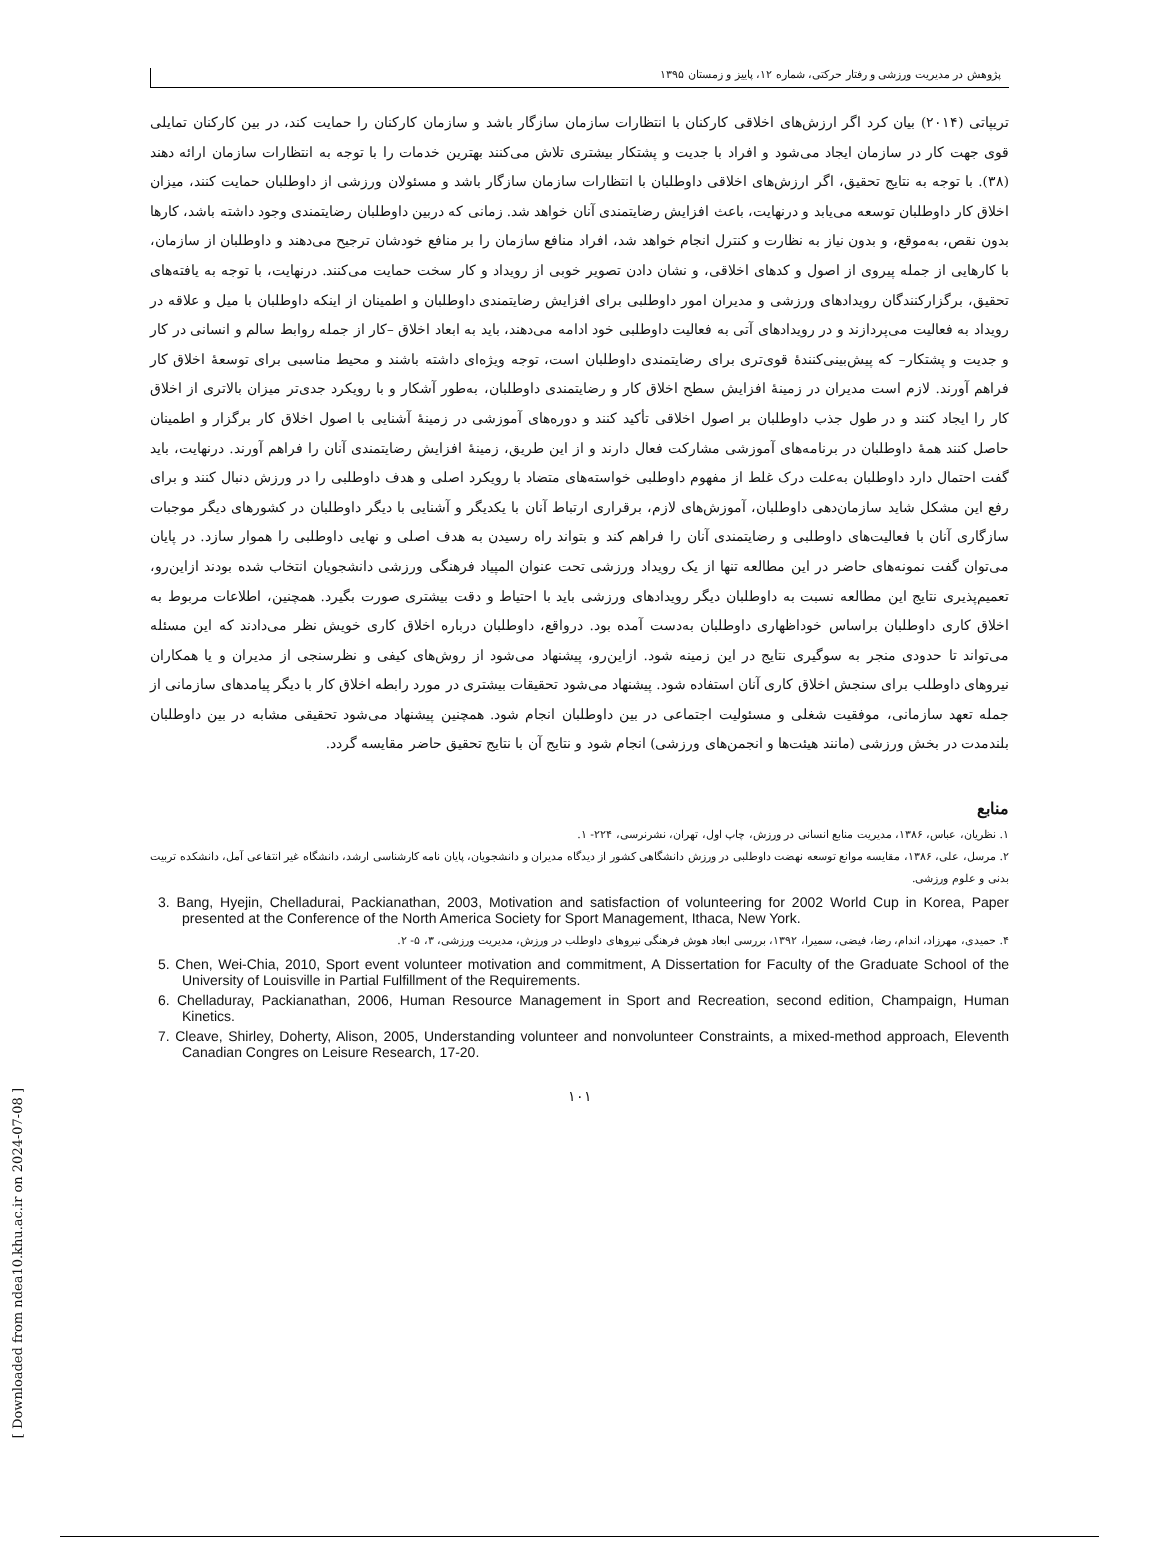[ Downloaded from ndea10.khu.ac.ir on 2024-07-08 ]
پژوهش در مدیریت ورزشی و رفتار حرکتی، شماره ۱۲، پاییز و زمستان ۱۳۹۵
تریپاتی (۲۰۱۴) بیان کرد اگر ارزش‌های اخلاقی کارکنان با انتظارات سازمان سازگار باشد و سازمان کارکنان را حمایت کند، در بین کارکنان تمایلی قوی جهت کار در سازمان ایجاد می‌شود و افراد با جدیت و پشتکار بیشتری تلاش می‌کنند بهترین خدمات را با توجه به انتظارات سازمان ارائه دهند (۳۸). با توجه به نتایج تحقیق، اگر ارزش‌های اخلاقی داوطلبان با انتظارات سازمان سازگار باشد و مسئولان ورزشی از داوطلبان حمایت کنند، میزان اخلاق کار داوطلبان توسعه می‌یابد و درنهایت، باعث افزایش رضایتمندی آنان خواهد شد. زمانی که دربین داوطلبان رضایتمندی وجود داشته باشد، کارها بدون نقص، به‌موقع، و بدون نیاز به نظارت و کنترل انجام خواهد شد، افراد منافع سازمان را بر منافع خودشان ترجیح می‌دهند و داوطلبان از سازمان، با کارهایی از جمله پیروی از اصول و کدهای اخلاقی، و نشان دادن تصویر خوبی از رویداد و کار سخت حمایت می‌کنند. درنهایت، با توجه به یافته‌های تحقیق، برگزارکنندگان رویدادهای ورزشی و مدیران امور داوطلبی برای افزایش رضایتمندی داوطلبان و اطمینان از اینکه داوطلبان با میل و علاقه در رویداد به فعالیت می‌پردازند و در رویدادهای آتی به فعالیت داوطلبی خود ادامه می‌دهند، باید به ابعاد اخلاق –کار از جمله روابط سالم و انسانی در کار و جدیت و پشتکار– که پیش‌بینی‌کنندهٔ قوی‌تری برای رضایتمندی داوطلبان است، توجه ویژه‌ای داشته باشند و محیط مناسبی برای توسعهٔ اخلاق کار فراهم آورند. لازم است مدیران در زمینهٔ افزایش سطح اخلاق کار و رضایتمندی داوطلبان، به‌طور آشکار و با رویکرد جدی‌تر میزان بالاتری از اخلاق کار را ایجاد کنند و در طول جذب داوطلبان بر اصول اخلاقی تأکید کنند و دوره‌های آموزشی در زمینهٔ آشنایی با اصول اخلاق کار برگزار و اطمینان حاصل کنند همهٔ داوطلبان در برنامه‌های آموزشی مشارکت فعال دارند و از این طریق، زمینهٔ افزایش رضایتمندی آنان را فراهم آورند. درنهایت، باید گفت احتمال دارد داوطلبان به‌علت درک غلط از مفهوم داوطلبی خواسته‌های متضاد با رویکرد اصلی و هدف داوطلبی را در ورزش دنبال کنند و برای رفع این مشکل شاید سازمان‌دهی داوطلبان، آموزش‌های لازم، برقراری ارتباط آنان با یکدیگر و آشنایی با دیگر داوطلبان در کشورهای دیگر موجبات سازگاری آنان با فعالیت‌های داوطلبی و رضایتمندی آنان را فراهم کند و بتواند راه رسیدن به هدف اصلی و نهایی داوطلبی را هموار سازد. در پایان می‌توان گفت نمونه‌های حاضر در این مطالعه تنها از یک رویداد ورزشی تحت عنوان المپیاد فرهنگی ورزشی دانشجویان انتخاب شده بودند ازاین‌رو، تعمیم‌پذیری نتایج این مطالعه نسبت به داوطلبان دیگر رویدادهای ورزشی باید با احتیاط و دقت بیشتری صورت بگیرد. همچنین، اطلاعات مربوط به اخلاق کاری داوطلبان براساس خوداظهاری داوطلبان به‌دست آمده بود. درواقع، داوطلبان درباره اخلاق کاری خویش نظر می‌دادند که این مسئله می‌تواند تا حدودی منجر به سوگیری نتایج در این زمینه شود. ازاین‌رو، پیشنهاد می‌شود از روش‌های کیفی و نظرسنجی از مدیران و یا همکاران نیروهای داوطلب برای سنجش اخلاق کاری آنان استفاده شود. پیشنهاد می‌شود تحقیقات بیشتری در مورد رابطه اخلاق کار با دیگر پیامدهای سازمانی از جمله تعهد سازمانی، موفقیت شغلی و مسئولیت اجتماعی در بین داوطلبان انجام شود. همچنین پیشنهاد می‌شود تحقیقی مشابه در بین داوطلبان بلندمدت در بخش ورزشی (مانند هیئت‌ها و انجمن‌های ورزشی) انجام شود و نتایج آن با نتایج تحقیق حاضر مقایسه گردد.
منابع
۱. نظریان، عباس، ۱۳۸۶، مدیریت منابع انسانی در ورزش، چاپ اول، تهران، نشرنرسی، ۲۲۴- ۱.
۲. مرسل، علی، ۱۳۸۶، مقایسه موانع توسعه نهضت داوطلبی در ورزش دانشگاهی کشور از دیدگاه مدیران و دانشجویان، پایان نامه کارشناسی ارشد، دانشگاه غیر انتفاعی آمل، دانشکده تربیت بدنی و علوم ورزشی.
3. Bang, Hyejin, Chelladurai, Packianathan, 2003, Motivation and satisfaction of volunteering for 2002 World Cup in Korea, Paper presented at the Conference of the North America Society for Sport Management, Ithaca, New York.
۴. حمیدی، مهرزاد، اندام، رضا، فیضی، سمیرا، ۱۳۹۲، بررسی ابعاد هوش فرهنگی نیروهای داوطلب در ورزش، مدیریت ورزشی، ۳، ۵- ۲.
5. Chen, Wei-Chia, 2010, Sport event volunteer motivation and commitment, A Dissertation for Faculty of the Graduate School of the University of Louisville in Partial Fulfillment of the Requirements.
6. Chelladuray, Packianathan, 2006, Human Resource Management in Sport and Recreation, second edition, Champaign, Human Kinetics.
7. Cleave, Shirley, Doherty, Alison, 2005, Understanding volunteer and nonvolunteer Constraints, a mixed-method approach, Eleventh Canadian Congres on Leisure Research, 17-20.
۱۰۱